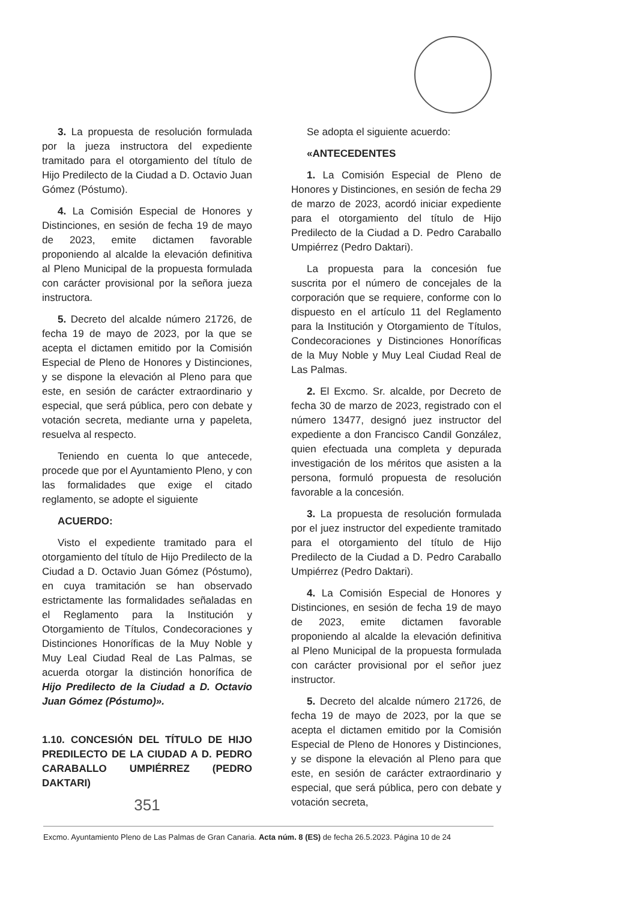3. La propuesta de resolución formulada por la jueza instructora del expediente tramitado para el otorgamiento del título de Hijo Predilecto de la Ciudad a D. Octavio Juan Gómez (Póstumo).
4. La Comisión Especial de Honores y Distinciones, en sesión de fecha 19 de mayo de 2023, emite dictamen favorable proponiendo al alcalde la elevación definitiva al Pleno Municipal de la propuesta formulada con carácter provisional por la señora jueza instructora.
5. Decreto del alcalde número 21726, de fecha 19 de mayo de 2023, por la que se acepta el dictamen emitido por la Comisión Especial de Pleno de Honores y Distinciones, y se dispone la elevación al Pleno para que este, en sesión de carácter extraordinario y especial, que será pública, pero con debate y votación secreta, mediante urna y papeleta, resuelva al respecto.
Teniendo en cuenta lo que antecede, procede que por el Ayuntamiento Pleno, y con las formalidades que exige el citado reglamento, se adopte el siguiente
ACUERDO:
Visto el expediente tramitado para el otorgamiento del título de Hijo Predilecto de la Ciudad a D. Octavio Juan Gómez (Póstumo), en cuya tramitación se han observado estrictamente las formalidades señaladas en el Reglamento para la Institución y Otorgamiento de Títulos, Condecoraciones y Distinciones Honoríficas de la Muy Noble y Muy Leal Ciudad Real de Las Palmas, se acuerda otorgar la distinción honorífica de Hijo Predilecto de la Ciudad a D. Octavio Juan Gómez (Póstumo)».
1.10. CONCESIÓN DEL TÍTULO DE HIJO PREDILECTO DE LA CIUDAD A D. PEDRO CARABALLO UMPIÉRREZ (PEDRO DAKTARI)
351
Se adopta el siguiente acuerdo:
«ANTECEDENTES
1. La Comisión Especial de Pleno de Honores y Distinciones, en sesión de fecha 29 de marzo de 2023, acordó iniciar expediente para el otorgamiento del título de Hijo Predilecto de la Ciudad a D. Pedro Caraballo Umpiérrez (Pedro Daktari).
La propuesta para la concesión fue suscrita por el número de concejales de la corporación que se requiere, conforme con lo dispuesto en el artículo 11 del Reglamento para la Institución y Otorgamiento de Títulos, Condecoraciones y Distinciones Honoríficas de la Muy Noble y Muy Leal Ciudad Real de Las Palmas.
2. El Excmo. Sr. alcalde, por Decreto de fecha 30 de marzo de 2023, registrado con el número 13477, designó juez instructor del expediente a don Francisco Candil González, quien efectuada una completa y depurada investigación de los méritos que asisten a la persona, formuló propuesta de resolución favorable a la concesión.
3. La propuesta de resolución formulada por el juez instructor del expediente tramitado para el otorgamiento del título de Hijo Predilecto de la Ciudad a D. Pedro Caraballo Umpiérrez (Pedro Daktari).
4. La Comisión Especial de Honores y Distinciones, en sesión de fecha 19 de mayo de 2023, emite dictamen favorable proponiendo al alcalde la elevación definitiva al Pleno Municipal de la propuesta formulada con carácter provisional por el señor juez instructor.
5. Decreto del alcalde número 21726, de fecha 19 de mayo de 2023, por la que se acepta el dictamen emitido por la Comisión Especial de Pleno de Honores y Distinciones, y se dispone la elevación al Pleno para que este, en sesión de carácter extraordinario y especial, que será pública, pero con debate y votación secreta,
Excmo. Ayuntamiento Pleno de Las Palmas de Gran Canaria. Acta núm. 8 (ES) de fecha 26.5.2023. Página 10 de 24